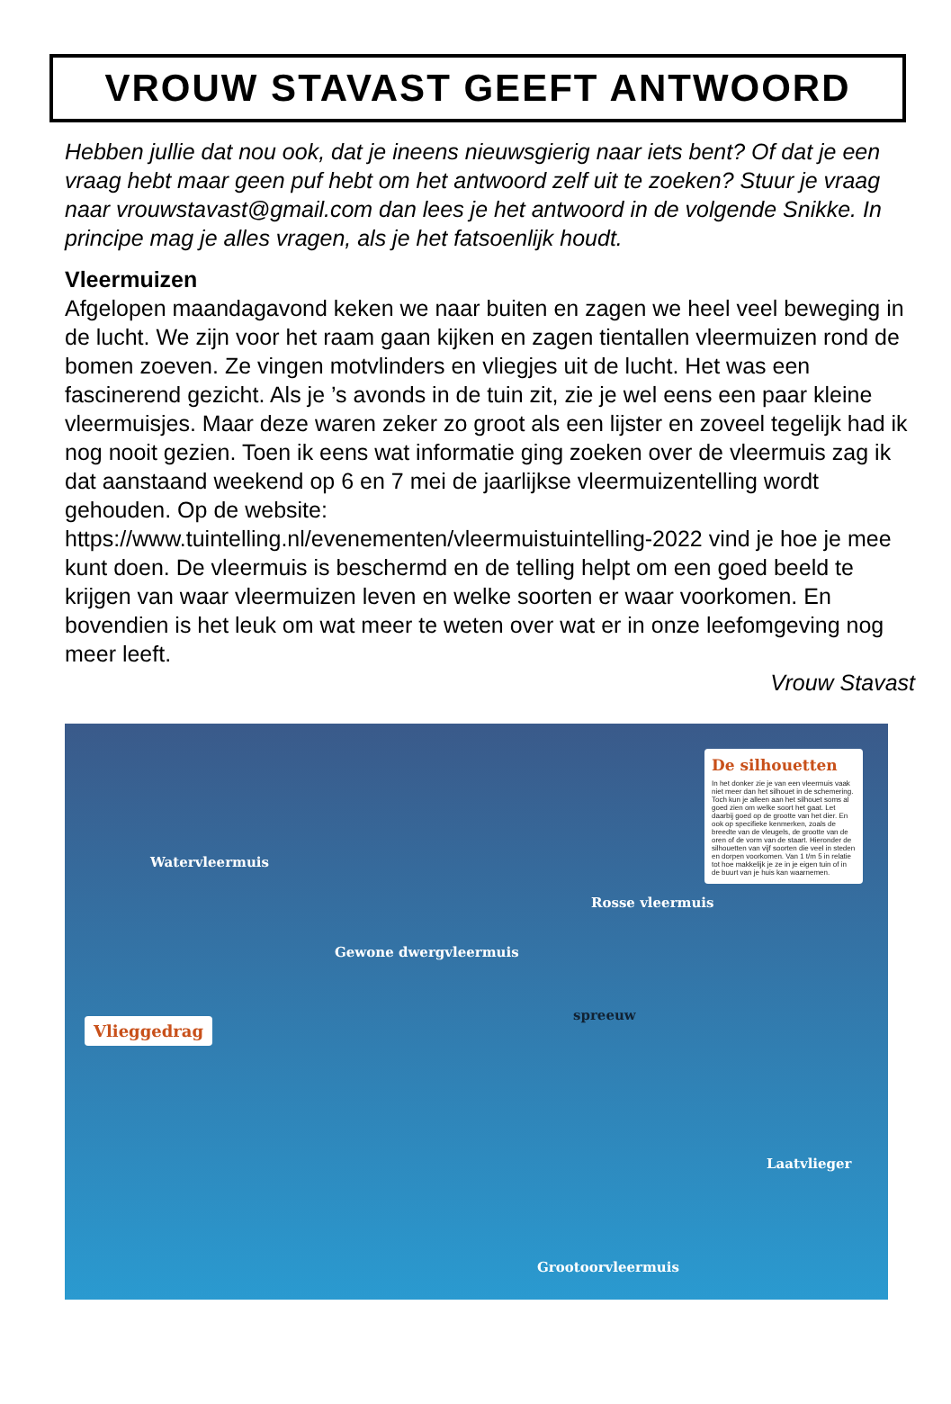VROUW STAVAST GEEFT ANTWOORD
Hebben jullie dat nou ook, dat je ineens nieuwsgierig naar iets bent? Of dat je een vraag hebt maar geen puf hebt om het antwoord zelf uit te zoeken? Stuur je vraag naar vrouwstavast@gmail.com dan lees je het antwoord in de volgende Snikke. In principe mag je alles vragen, als je het fatsoenlijk houdt.
Vleermuizen
Afgelopen maandagavond keken we naar buiten en zagen we heel veel beweging in de lucht. We zijn voor het raam gaan kijken en zagen tientallen vleermuizen rond de bomen zoeven. Ze vingen motvlinders en vliegjes uit de lucht. Het was een fascinerend gezicht. Als je ’s avonds in de tuin zit, zie je wel eens een paar kleine vleermuisjes. Maar deze waren zeker zo groot als een lijster en zoveel tegelijk had ik nog nooit gezien. Toen ik eens wat informatie ging zoeken over de vleermuis zag ik dat aanstaand weekend op 6 en 7 mei de jaarlijkse vleermuizentelling wordt gehouden. Op de website: https://www.tuintelling.nl/evenementen/vleermuistuintelling-2022 vind je hoe je mee kunt doen. De vleermuis is beschermd en de telling helpt om een goed beeld te krijgen van waar vleermuizen leven en welke soorten er waar voorkomen. En bovendien is het leuk om wat meer te weten over wat er in onze leefomgeving nog meer leeft.
Vrouw Stavast
Watervleermuis
Gewone dwergvleermuis
Rosse vleermuis
spreeuw
Laatvlieger
Grootoorvleermuis
Vlieggedrag
De silhouetten
In het donker zie je van een vleermuis vaak niet meer dan het silhouet in de schemering. Toch kun je alleen aan het silhouet soms al goed zien om welke soort het gaat. Let daarbij goed op de grootte van het dier. En ook op specifieke kenmerken, zoals de breedte van de vleugels, de grootte van de oren of de vorm van de staart. Hieronder de silhouetten van vijf soorten die veel in steden en dorpen voorkomen. Van 1 t/m 5 in relatie tot hoe makkelijk je ze in je eigen tuin of in de buurt van je huis kan waarnemen.